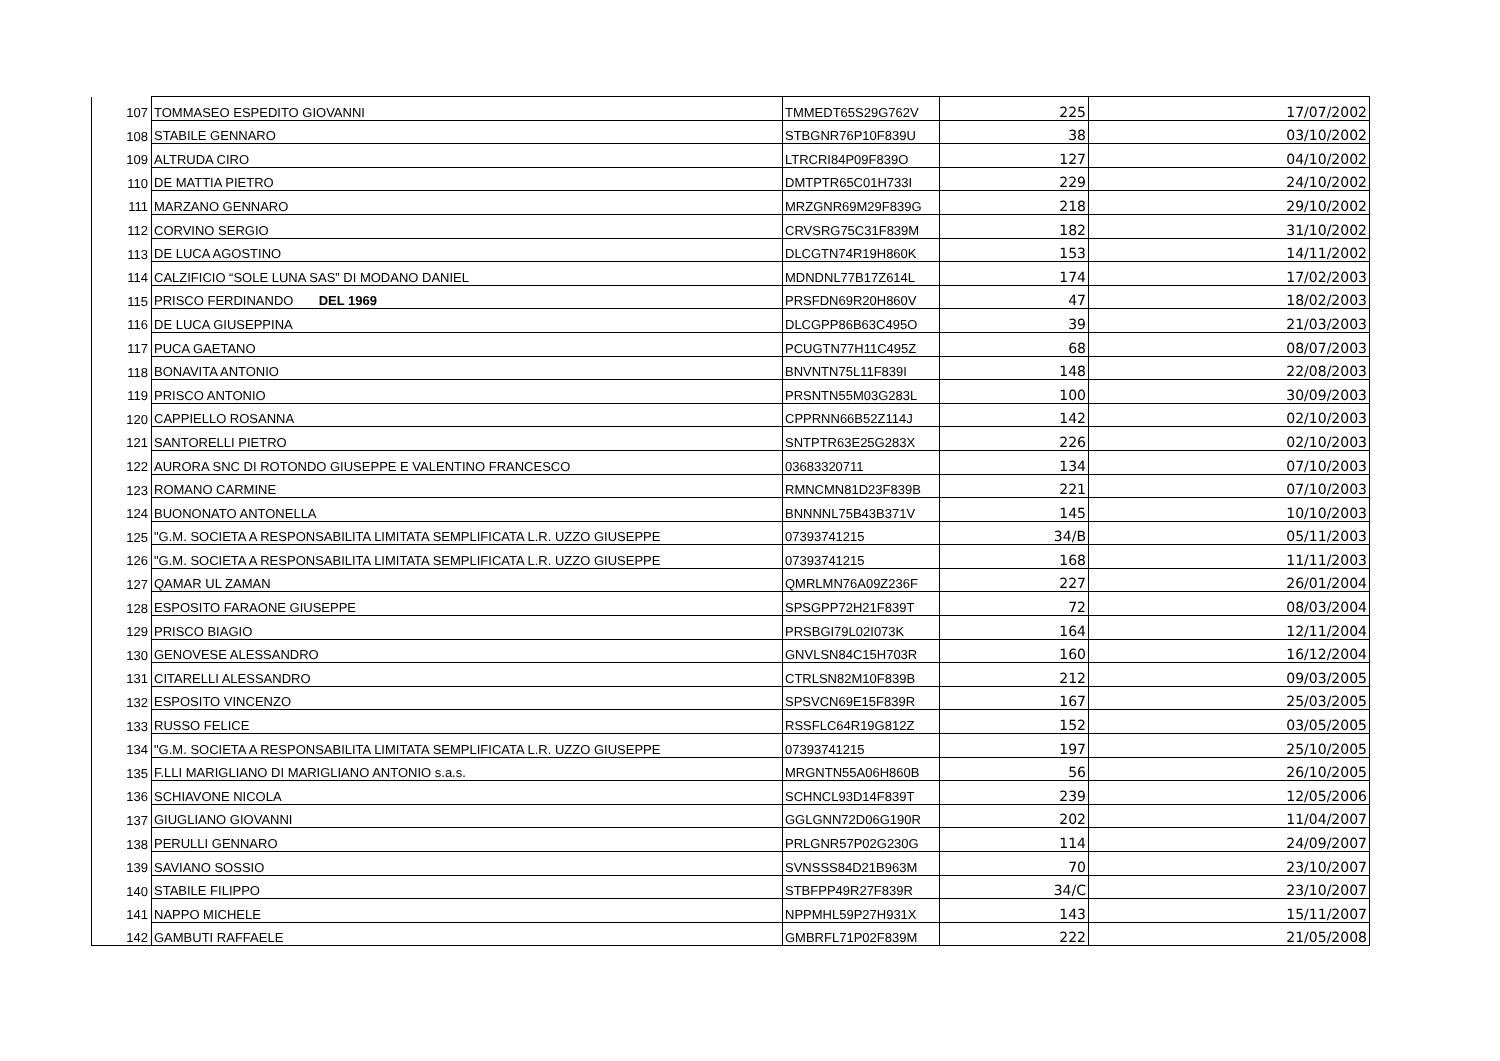| 107 | TOMMASEO ESPEDITO GIOVANNI | TMMEDT65S29G762V | 225 | 17/07/2002 |
| 108 | STABILE GENNARO | STBGNR76P10F839U | 38 | 03/10/2002 |
| 109 | ALTRUDA CIRO | LTRCRI84P09F839O | 127 | 04/10/2002 |
| 110 | DE MATTIA PIETRO | DMTPTR65C01H733I | 229 | 24/10/2002 |
| 111 | MARZANO GENNARO | MRZGNR69M29F839G | 218 | 29/10/2002 |
| 112 | CORVINO SERGIO | CRVSRG75C31F839M | 182 | 31/10/2002 |
| 113 | DE LUCA AGOSTINO | DLCGTN74R19H860K | 153 | 14/11/2002 |
| 114 | CALZIFICIO “SOLE LUNA SAS” DI MODANO DANIEL | MDNDNL77B17Z614L | 174 | 17/02/2003 |
| 115 | PRISCO FERDINANDO DEL 1969 | PRSFDN69R20H860V | 47 | 18/02/2003 |
| 116 | DE LUCA GIUSEPPINA | DLCGPP86B63C495O | 39 | 21/03/2003 |
| 117 | PUCA GAETANO | PCUGTN77H11C495Z | 68 | 08/07/2003 |
| 118 | BONAVITA ANTONIO | BNVNTN75L11F839I | 148 | 22/08/2003 |
| 119 | PRISCO ANTONIO | PRSNTN55M03G283L | 100 | 30/09/2003 |
| 120 | CAPPIELLO ROSANNA | CPPRNN66B52Z114J | 142 | 02/10/2003 |
| 121 | SANTORELLI PIETRO | SNTPTR63E25G283X | 226 | 02/10/2003 |
| 122 | AURORA SNC DI ROTONDO GIUSEPPE E VALENTINO FRANCESCO | 03683320711 | 134 | 07/10/2003 |
| 123 | ROMANO CARMINE | RMNCMN81D23F839B | 221 | 07/10/2003 |
| 124 | BUONONATO ANTONELLA | BNNNNL75B43B371V | 145 | 10/10/2003 |
| 125 | "G.M. SOCIETA A RESPONSABILITA LIMITATA SEMPLIFICATA L.R. UZZO GIUSEPPE | 07393741215 | 34/B | 05/11/2003 |
| 126 | "G.M. SOCIETA A RESPONSABILITA LIMITATA SEMPLIFICATA L.R. UZZO GIUSEPPE | 07393741215 | 168 | 11/11/2003 |
| 127 | QAMAR UL ZAMAN | QMRLMN76A09Z236F | 227 | 26/01/2004 |
| 128 | ESPOSITO FARAONE GIUSEPPE | SPSGPP72H21F839T | 72 | 08/03/2004 |
| 129 | PRISCO BIAGIO | PRSBGI79L02I073K | 164 | 12/11/2004 |
| 130 | GENOVESE ALESSANDRO | GNVLSN84C15H703R | 160 | 16/12/2004 |
| 131 | CITARELLI ALESSANDRO | CTRLSN82M10F839B | 212 | 09/03/2005 |
| 132 | ESPOSITO VINCENZO | SPSVCN69E15F839R | 167 | 25/03/2005 |
| 133 | RUSSO FELICE | RSSFLC64R19G812Z | 152 | 03/05/2005 |
| 134 | "G.M. SOCIETA A RESPONSABILITA LIMITATA SEMPLIFICATA L.R. UZZO GIUSEPPE | 07393741215 | 197 | 25/10/2005 |
| 135 | F.LLI MARIGLIANO DI MARIGLIANO ANTONIO s.a.s. | MRGNTN55A06H860B | 56 | 26/10/2005 |
| 136 | SCHIAVONE NICOLA | SCHNCL93D14F839T | 239 | 12/05/2006 |
| 137 | GIUGLIANO GIOVANNI | GGLGNN72D06G190R | 202 | 11/04/2007 |
| 138 | PERULLI GENNARO | PRLGNR57P02G230G | 114 | 24/09/2007 |
| 139 | SAVIANO SOSSIO | SVNSSS84D21B963M | 70 | 23/10/2007 |
| 140 | STABILE FILIPPO | STBFPP49R27F839R | 34/C | 23/10/2007 |
| 141 | NAPPO MICHELE | NPPMHL59P27H931X | 143 | 15/11/2007 |
| 142 | GAMBUTI RAFFAELE | GMBRFL71P02F839M | 222 | 21/05/2008 |